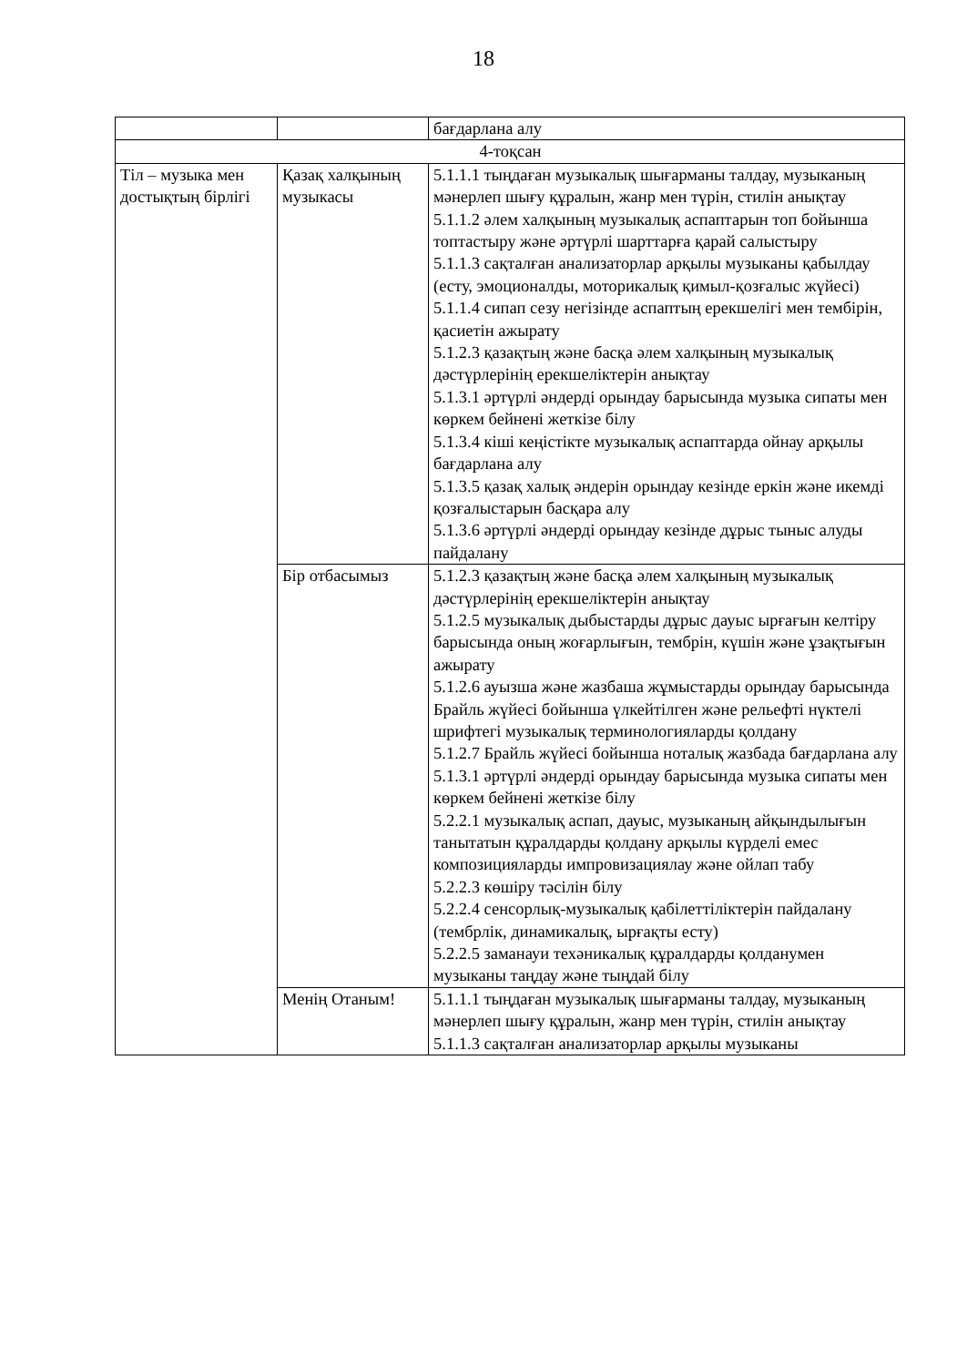18
| | | бағдарлана алу |
| 4-тоқсан | | |
| Тіл – музыка мен достықтың бірлігі | Қазақ халқының музыкасы | 5.1.1.1 тыңдаған музыкалық шығарманы талдау, музыканың мәнерлеп шығу құралын, жанр мен түрін, стилін анықтау 5.1.1.2 әлем халқының музыкалық аспаптарын топ бойынша топтастыру және әртүрлі шарттарға қарай салыстыру 5.1.1.3 сақталған анализаторлар арқылы музыканы қабылдау (есту, эмоционалды, моторикалық қимыл-қозғалыс жүйесі) 5.1.1.4 сипап сезу негізінде аспаптың ерекшелігі мен тембірін, қасиетін ажырату 5.1.2.3 қазақтың және басқа әлем халқының музыкалық дәстүрлерінің ерекшеліктерін анықтау 5.1.3.1 әртүрлі әндерді орындау барысында музыка сипаты мен көркем бейнені жеткізе білу 5.1.3.4 кіші кеңістікте музыкалық аспаптарда ойнау арқылы бағдарлана алу 5.1.3.5 қазақ халық әндерін орындау кезінде еркін және икемді қозғалыстарын басқара алу 5.1.3.6 әртүрлі әндерді орындау кезінде дұрыс тыныс алуды пайдалану |
| | Бір отбасымыз | 5.1.2.3 қазақтың және басқа әлем халқының музыкалық дәстүрлерінің ерекшеліктерін анықтау 5.1.2.5 музыкалық дыбыстарды дұрыс дауыс ырғағын келтіру барысында оның жоғарлығын, тембрін, күшін және ұзақтығын ажырату 5.1.2.6 ауызша және жазбаша жұмыстарды орындау барысында Брайль жүйесі бойынша үлкейтілген және рельефті нүктелі шрифтегі музыкалық терминологияларды қолдану 5.1.2.7 Брайль жүйесі бойынша нотaлық жазбада бағдарлана алу 5.1.3.1 әртүрлі әндерді орындау барысында музыка сипаты мен көркем бейнені жеткізе білу 5.2.2.1 музыкалық аспап, дауыс, музыканың айқындылығын танытатын құралдарды қолдану арқылы күрделі емес композицияларды импровизациялау және ойлап табу 5.2.2.3 көшіру тәсілін білу 5.2.2.4 сенсорлық-музыкалық қабілеттіліктерін пайдалану (тембрлік, динамикалық, ырғақты есту) 5.2.2.5 заманауи техәникалық құралдарды қолданумен музыканы таңдау және тыңдай білу |
| | Менің Отаным! | 5.1.1.1 тыңдаған музыкалық шығарманы талдау, музыканың мәнерлеп шығу құралын, жанр мен түрін, стилін анықтау 5.1.1.3 сақталған анализаторлар арқылы музыканы |